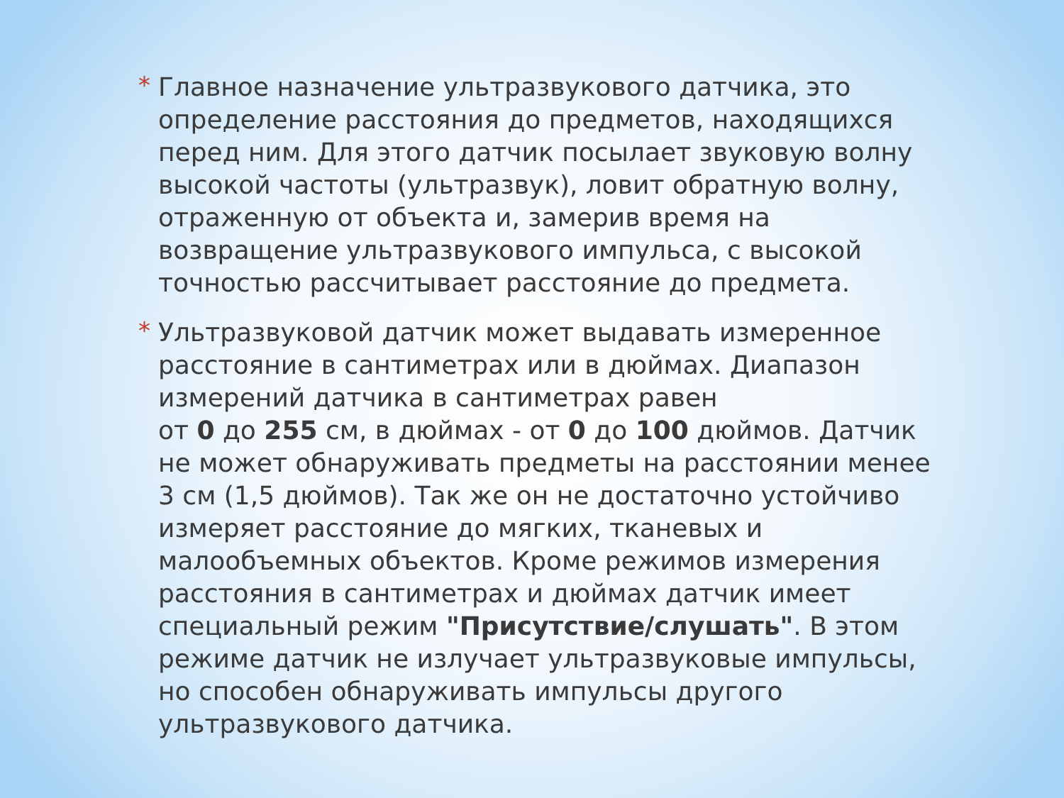*
Главное назначение ультразвукового датчика, это определение расстояния до предметов, находящихся перед ним. Для этого датчик посылает звуковую волну высокой частоты (ультразвук), ловит обратную волну, отраженную от объекта и, замерив время на возвращение ультразвукового импульса, с высокой точностью рассчитывает расстояние до предмета.
*
Ультразвуковой датчик может выдавать измеренное расстояние в сантиметрах или в дюймах. Диапазон измерений датчика в сантиметрах равен
от 0 до 255 см, в дюймах - от 0 до 100 дюймов. Датчик не может обнаруживать предметы на расстоянии менее 3 см (1,5 дюймов). Так же он не достаточно устойчиво измеряет расстояние до мягких, тканевых и малообъемных объектов. Кроме режимов измерения расстояния в сантиметрах и дюймах датчик имеет специальный режим "Присутствие/слушать". В этом режиме датчик не излучает ультразвуковые импульсы, но способен обнаруживать импульсы другого ультразвукового датчика.